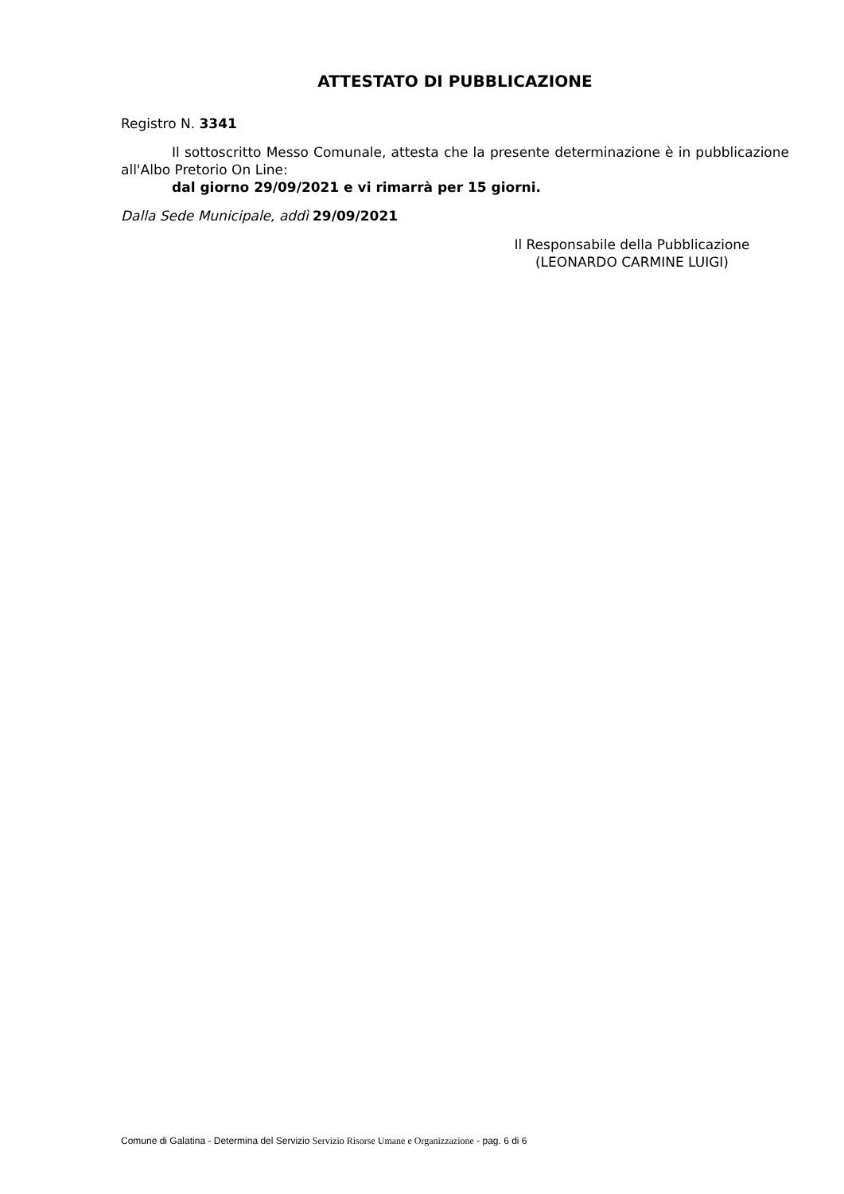ATTESTATO DI PUBBLICAZIONE
Registro N. 3341
Il sottoscritto Messo Comunale, attesta che la presente determinazione è in pubblicazione all'Albo Pretorio On Line:
dal giorno 29/09/2021 e vi rimarrà per 15 giorni.
Dalla Sede Municipale, addì 29/09/2021
Il Responsabile della Pubblicazione
(LEONARDO CARMINE LUIGI)
Comune di Galatina - Determina del Servizio Servizio Risorse Umane e Organizzazione - pag. 6 di 6